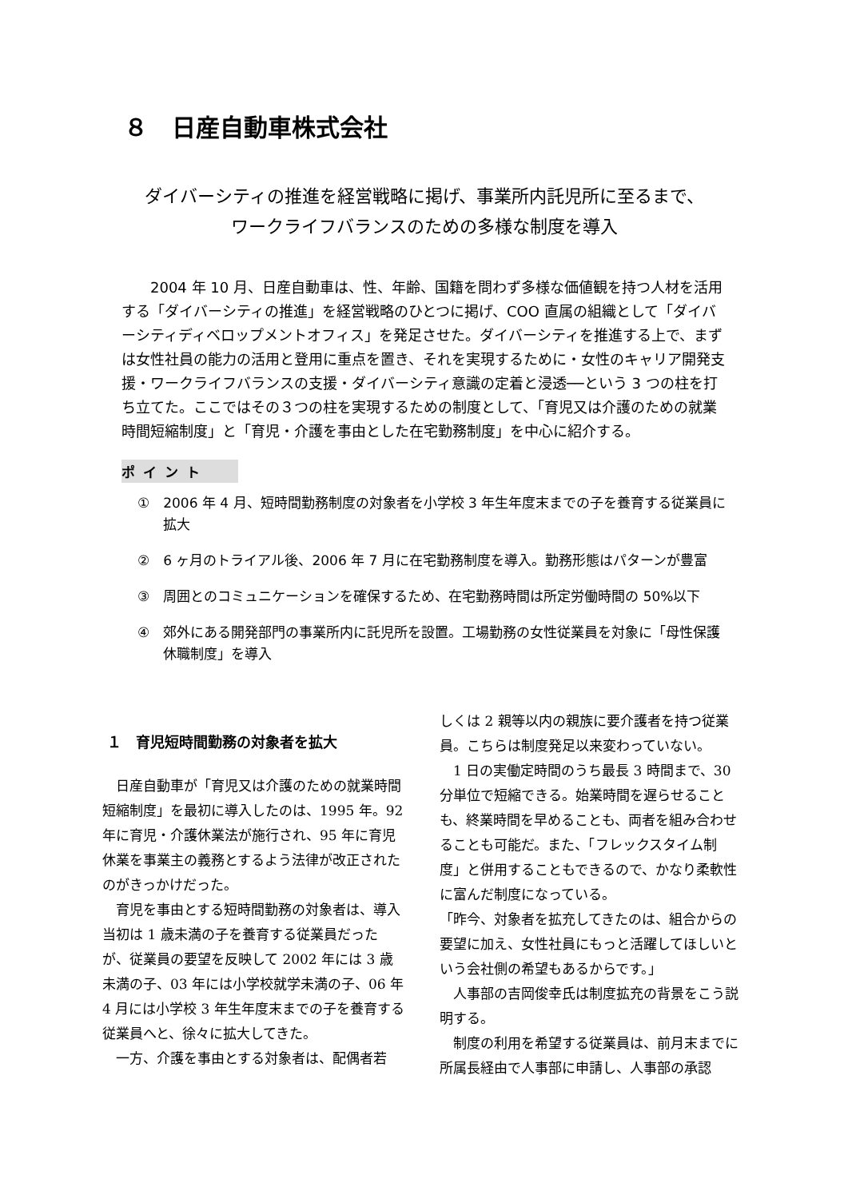８　日産自動車株式会社
ダイバーシティの推進を経営戦略に掲げ、事業所内託児所に至るまで、
ワークライフバランスのための多様な制度を導入
2004 年 10 月、日産自動車は、性、年齢、国籍を問わず多様な価値観を持つ人材を活用する「ダイバーシティの推進」を経営戦略のひとつに掲げ、COO 直属の組織として「ダイバーシティディベロップメントオフィス」を発足させた。ダイバーシティを推進する上で、まずは女性社員の能力の活用と登用に重点を置き、それを実現するために・女性のキャリア開発支援・ワークライフバランスの支援・ダイバーシティ意識の定着と浸透──という 3 つの柱を打ち立てた。ここではその３つの柱を実現するための制度として、「育児又は介護のための就業時間短縮制度」と「育児・介護を事由とした在宅勤務制度」を中心に紹介する。
ポイント
①　2006 年 4 月、短時間勤務制度の対象者を小学校 3 年生年度末までの子を養育する従業員に拡大
②　6 ヶ月のトライアル後、2006 年 7 月に在宅勤務制度を導入。勤務形態はパターンが豊富
③　周囲とのコミュニケーションを確保するため、在宅勤務時間は所定労働時間の 50%以下
④　郊外にある開発部門の事業所内に託児所を設置。工場勤務の女性従業員を対象に「母性保護休職制度」を導入
１　育児短時間勤務の対象者を拡大
日産自動車が「育児又は介護のための就業時間短縮制度」を最初に導入したのは、1995 年。92 年に育児・介護休業法が施行され、95 年に育児休業を事業主の義務とするよう法律が改正されたのがきっかけだった。
育児を事由とする短時間勤務の対象者は、導入当初は 1 歳未満の子を養育する従業員だったが、従業員の要望を反映して 2002 年には 3 歳未満の子、03 年には小学校就学未満の子、06 年 4 月には小学校 3 年生年度末までの子を養育する従業員へと、徐々に拡大してきた。
一方、介護を事由とする対象者は、配偶者若
しくは 2 親等以内の親族に要介護者を持つ従業員。こちらは制度発足以来変わっていない。
1 日の実働定時間のうち最長 3 時間まで、30 分単位で短縮できる。始業時間を遅らせることも、終業時間を早めることも、両者を組み合わせることも可能だ。また、「フレックスタイム制度」と併用することもできるので、かなり柔軟性に富んだ制度になっている。
「昨今、対象者を拡充してきたのは、組合からの要望に加え、女性社員にもっと活躍してほしいという会社側の希望もあるからです。」
人事部の吉岡俊幸氏は制度拡充の背景をこう説明する。
制度の利用を希望する従業員は、前月末までに所属長経由で人事部に申請し、人事部の承認